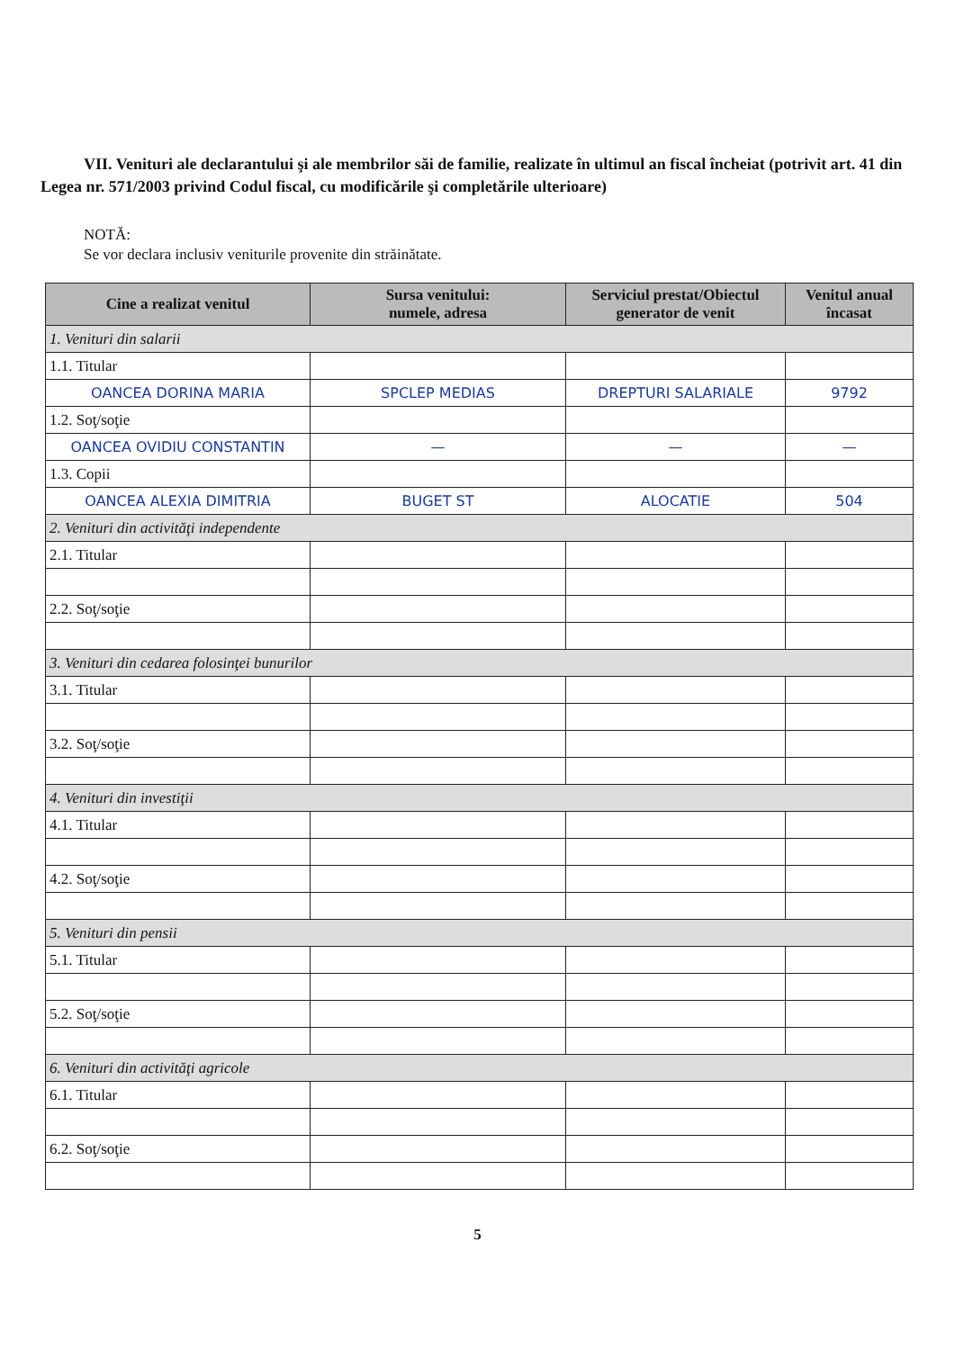VII. Venituri ale declarantului şi ale membrilor săi de familie, realizate în ultimul an fiscal încheiat (potrivit art. 41 din Legea nr. 571/2003 privind Codul fiscal, cu modificările şi completările ulterioare)
NOTĂ:
Se vor declara inclusiv veniturile provenite din străinătate.
| Cine a realizat venitul | Sursa venitului: numele, adresa | Serviciul prestat/Obiectul generator de venit | Venitul anual încasat |
| --- | --- | --- | --- |
| 1. Venituri din salarii | | | |
| 1.1. Titular | | | |
| OANCEA DORINA MARIA | SPCLEP MEDIAS | DREPTURI SALARIALE | 9792 |
| 1.2. Soţ/soţie | | | |
| OANCEA OVIDIU CONSTANTIN | — | — | — |
| 1.3. Copii | | | |
| OANCEA ALEXIA DIMITRIA | BUGET ST | ALOCATIE | 504 |
| 2. Venituri din activităţi independente | | | |
| 2.1. Titular | | | |
| 2.2. Soţ/soţie | | | |
| 3. Venituri din cedarea folosinţei bunurilor | | | |
| 3.1. Titular | | | |
| 3.2. Soţ/soţie | | | |
| 4. Venituri din investiţii | | | |
| 4.1. Titular | | | |
| 4.2. Soţ/soţie | | | |
| 5. Venituri din pensii | | | |
| 5.1. Titular | | | |
| 5.2. Soţ/soţie | | | |
| 6. Venituri din activităţi agricole | | | |
| 6.1. Titular | | | |
| 6.2. Soţ/soţie | | | |
5